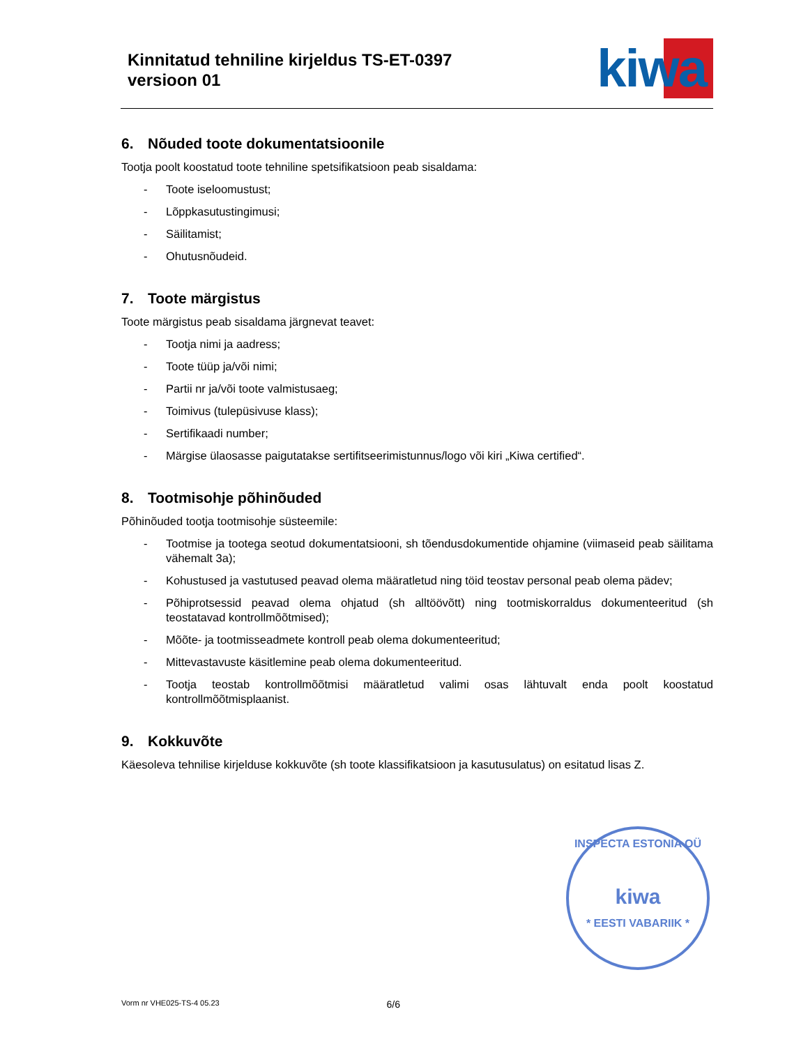Kinnitatud tehniline kirjeldus TS-ET-0397
versioon 01
kiwa
6. Nõuded toote dokumentatsioonile
Tootja poolt koostatud toote tehniline spetsifikatsioon peab sisaldama:
- Toote iseloomustust;
- Lõppkasutustingimusi;
- Säilitamist;
- Ohutusnõudeid.
7. Toote märgistus
Toote märgistus peab sisaldama järgnevat teavet:
- Tootja nimi ja aadress;
- Toote tüüp ja/või nimi;
- Partii nr ja/või toote valmistusaeg;
- Toimivus (tulepüsivuse klass);
- Sertifikaadi number;
- Märgise ülaosasse paigutatakse sertifitseerimistunnus/logo või kiri „Kiwa certified“.
8. Tootmisohje põhinõuded
Põhinõuded tootja tootmisohje süsteemile:
- Tootmise ja tootega seotud dokumentatsiooni, sh tõendusdokumentide ohjamine (viimaseid peab säilitama vähemalt 3a);
- Kohustused ja vastutused peavad olema määratletud ning töid teostav personal peab olema pädev;
- Põhiprotsessid peavad olema ohjatud (sh alltöövõtt) ning tootmiskorraldus dokumenteeritud (sh teostatavad kontrollmõõtmised);
- Mõõte- ja tootmisseadmete kontroll peab olema dokumenteeritud;
- Mittevastavuste käsitlemine peab olema dokumenteeritud.
- Tootja teostab kontrollmõõtmisi määratletud valimi osas lähtuvalt enda poolt koostatud kontrollmõõtmisplaanist.
9. Kokkuvõte
Käesoleva tehnilise kirjelduse kokkuvõte (sh toote klassifikatsioon ja kasutusulatus) on esitatud lisas Z.
INSPECTA ESTONIA OÜ
kiwa
* EESTI VABARIIK *
Vorm nr VHE025-TS-4 05.23 6/6